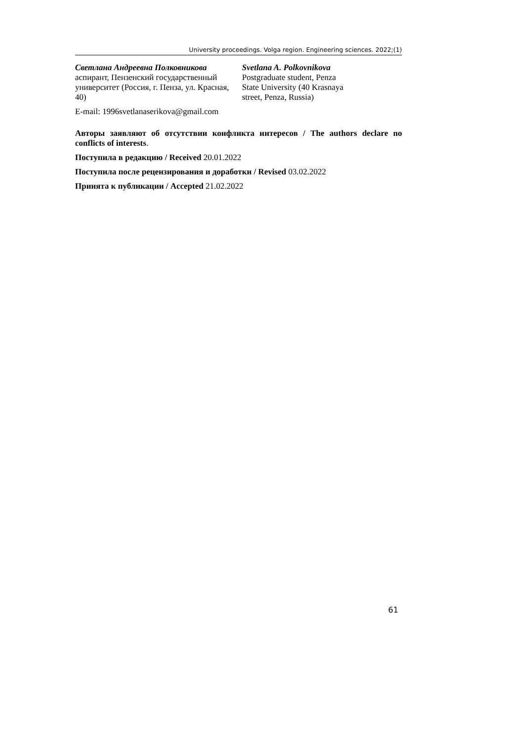University proceedings. Volga region. Engineering sciences. 2022;(1)
Светлана Андреевна Полковникова
аспирант, Пензенский государственный университет (Россия, г. Пенза, ул. Красная, 40)
Svetlana A. Polkovnikova
Postgraduate student, Penza
State University (40 Krasnaya
street, Penza, Russia)
E-mail: 1996svetlanaserikova@gmail.com
Авторы заявляют об отсутствии конфликта интересов / The authors declare no conflicts of interests.
Поступила в редакцию / Received 20.01.2022
Поступила после рецензирования и доработки / Revised 03.02.2022
Принята к публикации / Accepted 21.02.2022
61